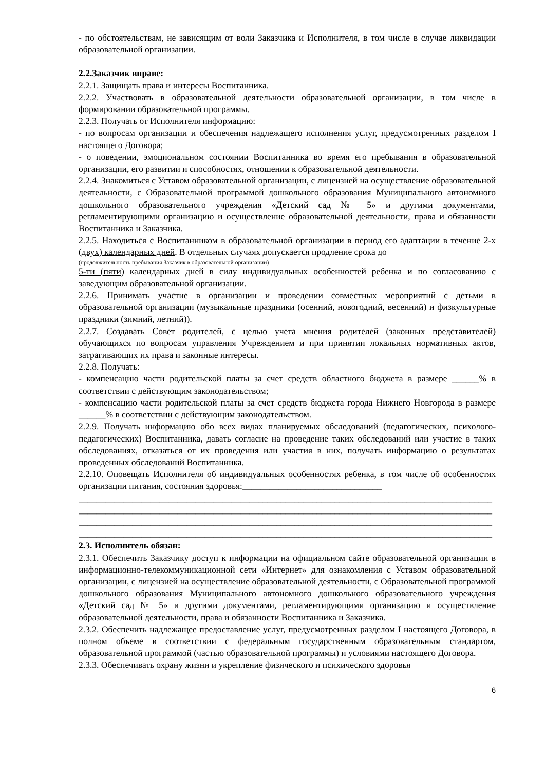- по обстоятельствам, не зависящим от воли Заказчика и Исполнителя, в том числе в случае ликвидации образовательной организации.
2.2.Заказчик вправе:
2.2.1. Защищать права и интересы Воспитанника.
2.2.2. Участвовать в образовательной деятельности образовательной организации, в том числе в формировании образовательной программы.
2.2.3. Получать от Исполнителя информацию:
- по вопросам организации и обеспечения надлежащего исполнения услуг, предусмотренных разделом I настоящего Договора;
- о поведении, эмоциональном состоянии Воспитанника во время его пребывания в образовательной организации, его развитии и способностях, отношении к образовательной деятельности.
2.2.4. Знакомиться с Уставом образовательной организации, с лицензией на осуществление образовательной деятельности, с Образовательной программой дошкольного образования Муниципального автономного дошкольного образовательного учреждения «Детский сад № 5» и другими документами, регламентирующими организацию и осуществление образовательной деятельности, права и обязанности Воспитанника и Заказчика.
2.2.5. Находиться с Воспитанником в образовательной организации в период его адаптации в течение 2-х (двух) календарных дней. В отдельных случаях допускается продление срока до
(продолжительность пребывания Заказчик в образовательной организации)
5-ти (пяти) календарных дней в силу индивидуальных особенностей ребенка и по согласованию с заведующим образовательной организации.
2.2.6. Принимать участие в организации и проведении совместных мероприятий с детьми в образовательной организации (музыкальные праздники (осенний, новогодний, весенний) и физкультурные праздники (зимний, летний)).
2.2.7. Создавать Совет родителей, с целью учета мнения родителей (законных представителей) обучающихся по вопросам управления Учреждением и при принятии локальных нормативных актов, затрагивающих их права и законные интересы.
2.2.8. Получать:
- компенсацию части родительской платы за счет средств областного бюджета в размере ______% в соответствии с действующим законодательством;
- компенсацию части родительской платы за счет средств бюджета города Нижнего Новгорода в размере ______% в соответствии с действующим законодательством.
2.2.9. Получать информацию обо всех видах планируемых обследований (педагогических, психолого-педагогических) Воспитанника, давать согласие на проведение таких обследований или участие в таких обследованиях, отказаться от их проведения или участия в них, получать информацию о результатах проведенных обследований Воспитанника.
2.2.10. Оповещать Исполнителя об индивидуальных особенностях ребенка, в том числе об особенностях организации питания, состояния здоровья:_______________________________
____________________________________________________________________________________________
____________________________________________________________________________________________
____________________________________________________________________________________________
____________________________________________________________________________________________
2.3. Исполнитель обязан:
2.3.1. Обеспечить Заказчику доступ к информации на официальном сайте образовательной организации в информационно-телекоммуникационной сети «Интернет» для ознакомления с Уставом образовательной организации, с лицензией на осуществление образовательной деятельности, с Образовательной программой дошкольного образования Муниципального автономного дошкольного образовательного учреждения «Детский сад № 5» и другими документами, регламентирующими организацию и осуществление образовательной деятельности, права и обязанности Воспитанника и Заказчика.
2.3.2. Обеспечить надлежащее предоставление услуг, предусмотренных разделом I настоящего Договора, в полном объеме в соответствии с федеральным государственным образовательным стандартом, образовательной программой (частью образовательной программы) и условиями настоящего Договора.
2.3.3. Обеспечивать охрану жизни и укрепление физического и психического здоровья
6